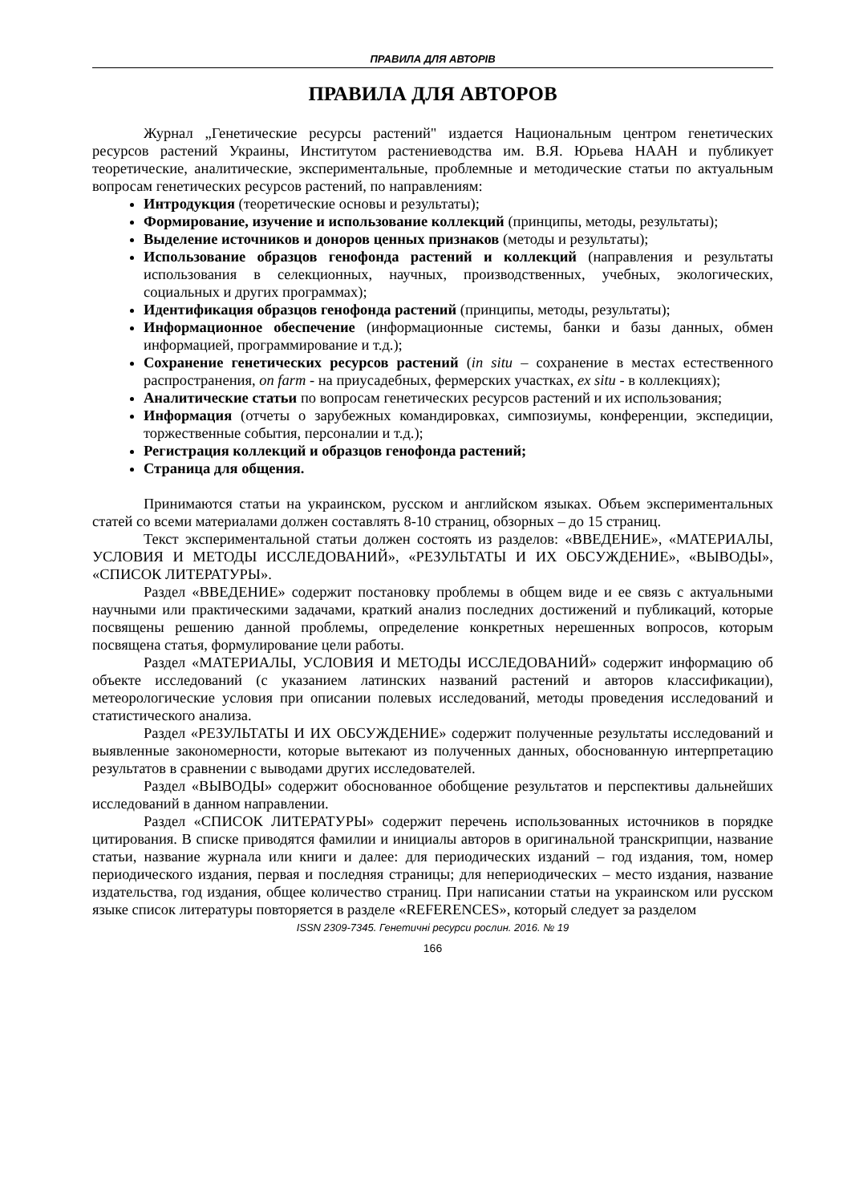ПРАВИЛА ДЛЯ АВТОРІВ
ПРАВИЛА ДЛЯ АВТОРОВ
Журнал „Генетические ресурсы растений" издается Национальным центром генетических ресурсов растений Украины, Институтом растениеводства им. В.Я. Юрьева НААН и публикует теоретические, аналитические, экспериментальные, проблемные и методические статьи по актуальным вопросам генетических ресурсов растений, по направлениям:
Интродукция (теоретические основы и результаты);
Формирование, изучение и использование коллекций (принципы, методы, результаты);
Выделение источников и доноров ценных признаков (методы и результаты);
Использование образцов генофонда растений и коллекций (направления и результаты использования в селекционных, научных, производственных, учебных, экологических, социальных и других программах);
Идентификация образцов генофонда растений (принципы, методы, результаты);
Информационное обеспечение (информационные системы, банки и базы данных, обмен информацией, программирование и т.д.);
Сохранение генетических ресурсов растений (in situ – сохранение в местах естественного распространения, on farm - на приусадебных, фермерских участках, ex situ - в коллекциях);
Аналитические статьи по вопросам генетических ресурсов растений и их использования;
Информация (отчеты о зарубежных командировках, симпозиумы, конференции, экспедиции, торжественные события, персоналии и т.д.);
Регистрация коллекций и образцов генофонда растений;
Страница для общения.
Принимаются статьи на украинском, русском и английском языках. Объем экспериментальных статей со всеми материалами должен составлять 8-10 страниц, обзорных – до 15 страниц.
Текст экспериментальной статьи должен состоять из разделов: «ВВЕДЕНИЕ», «МАТЕРИАЛЫ, УСЛОВИЯ И МЕТОДЫ ИССЛЕДОВАНИЙ», «РЕЗУЛЬТАТЫ И ИХ ОБСУЖДЕНИЕ», «ВЫВОДЫ», «СПИСОК ЛИТЕРАТУРЫ».
Раздел «ВВЕДЕНИЕ» содержит постановку проблемы в общем виде и ее связь с актуальными научными или практическими задачами, краткий анализ последних достижений и публикаций, которые посвящены решению данной проблемы, определение конкретных нерешенных вопросов, которым посвящена статья, формулирование цели работы.
Раздел «МАТЕРИАЛЫ, УСЛОВИЯ И МЕТОДЫ ИССЛЕДОВАНИЙ» содержит информацию об объекте исследований (с указанием латинских названий растений и авторов классификации), метеорологические условия при описании полевых исследований, методы проведения исследований и статистического анализа.
Раздел «РЕЗУЛЬТАТЫ И ИХ ОБСУЖДЕНИЕ» содержит полученные результаты исследований и выявленные закономерности, которые вытекают из полученных данных, обоснованную интерпретацию результатов в сравнении с выводами других исследователей.
Раздел «ВЫВОДЫ» содержит обоснованное обобщение результатов и перспективы дальнейших исследований в данном направлении.
Раздел «СПИСОК ЛИТЕРАТУРЫ» содержит перечень использованных источников в порядке цитирования. В списке приводятся фамилии и инициалы авторов в оригинальной транскрипции, название статьи, название журнала или книги и далее: для периодических изданий – год издания, том, номер периодического издания, первая и последняя страницы; для непериодических – место издания, название издательства, год издания, общее количество страниц. При написании статьи на украинском или русском языке список литературы повторяется в разделе «REFERENCES», который следует за разделом
ISSN 2309-7345. Генетичні ресурси рослин. 2016. № 19
166